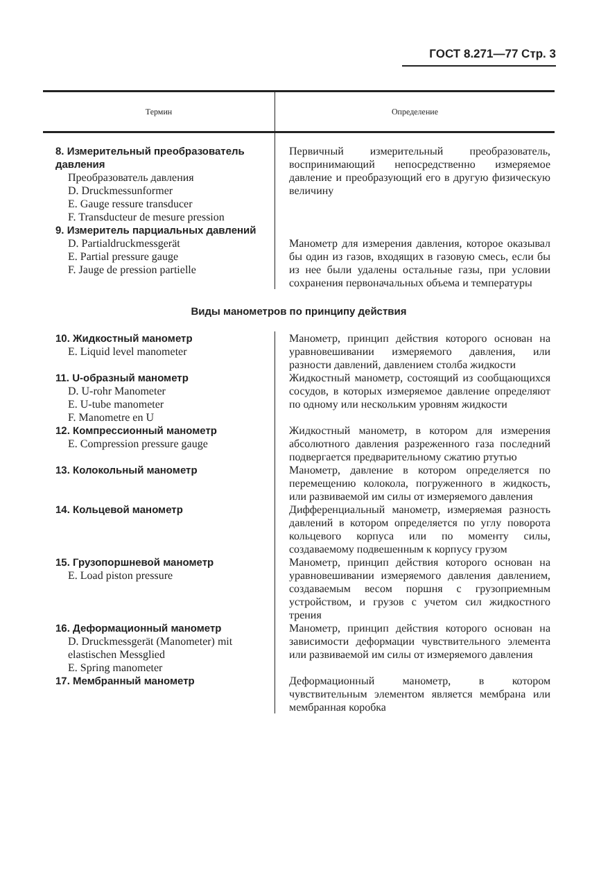ГОСТ 8.271—77 Стр. 3
| Термин | Определение |
| --- | --- |
| 8. Измерительный преобразователь давления Преобразователь давления D. Druckmessunformer E. Gauge ressure transducer F. Transducteur de mesure pression | Первичный измерительный преобразователь, воспринимающий непосредственно измеряемое давление и преобразующий его в другую физическую величину |
| 9. Измеритель парциальных давлений D. Partialdruckmessgerät E. Partial pressure gauge F. Jauge de pression partielle | Манометр для измерения давления, которое оказывал бы один из газов, входящих в газовую смесь, если бы из нее были удалены остальные газы, при условии сохранения первоначальных объема и температуры |
| Виды манометров по принципу действия | |
| 10. Жидкостный манометр E. Liquid level manometer | Манометр, принцип действия которого основан на уравновешивании измеряемого давления, или разности давлений, давлением столба жидкости |
| 11. U-образный манометр D. U-rohr Manometer E. U-tube manometer F. Manometre en U | Жидкостный манометр, состоящий из сообщающихся сосудов, в которых измеряемое давление определяют по одному или нескольким уровням жидкости |
| 12. Компрессионный манометр E. Compression pressure gauge | Жидкостный манометр, в котором для измерения абсолютного давления разреженного газа последний подвергается предварительному сжатию ртутью |
| 13. Колокольный манометр | Манометр, давление в котором определяется по перемещению колокола, погруженного в жидкость, или развиваемой им силы от измеряемого давления |
| 14. Кольцевой манометр | Дифференциальный манометр, измеряемая разность давлений в котором определяется по углу поворота кольцевого корпуса или по моменту силы, создаваемому подвешенным к корпусу грузом |
| 15. Грузопоршневой манометр E. Load piston pressure | Манометр, принцип действия которого основан на уравновешивании измеряемого давления давлением, создаваемым весом поршня с грузоприемным устройством, и грузов с учетом сил жидкостного трения |
| 16. Деформационный манометр D. Druckmessgerät (Manometer) mit elastischen Messglied E. Spring manometer | Манометр, принцип действия которого основан на зависимости деформации чувствительного элемента или развиваемой им силы от измеряемого давления |
| 17. Мембранный манометр | Деформационный манометр, в котором чувствительным элементом является мембрана или мембранная коробка |